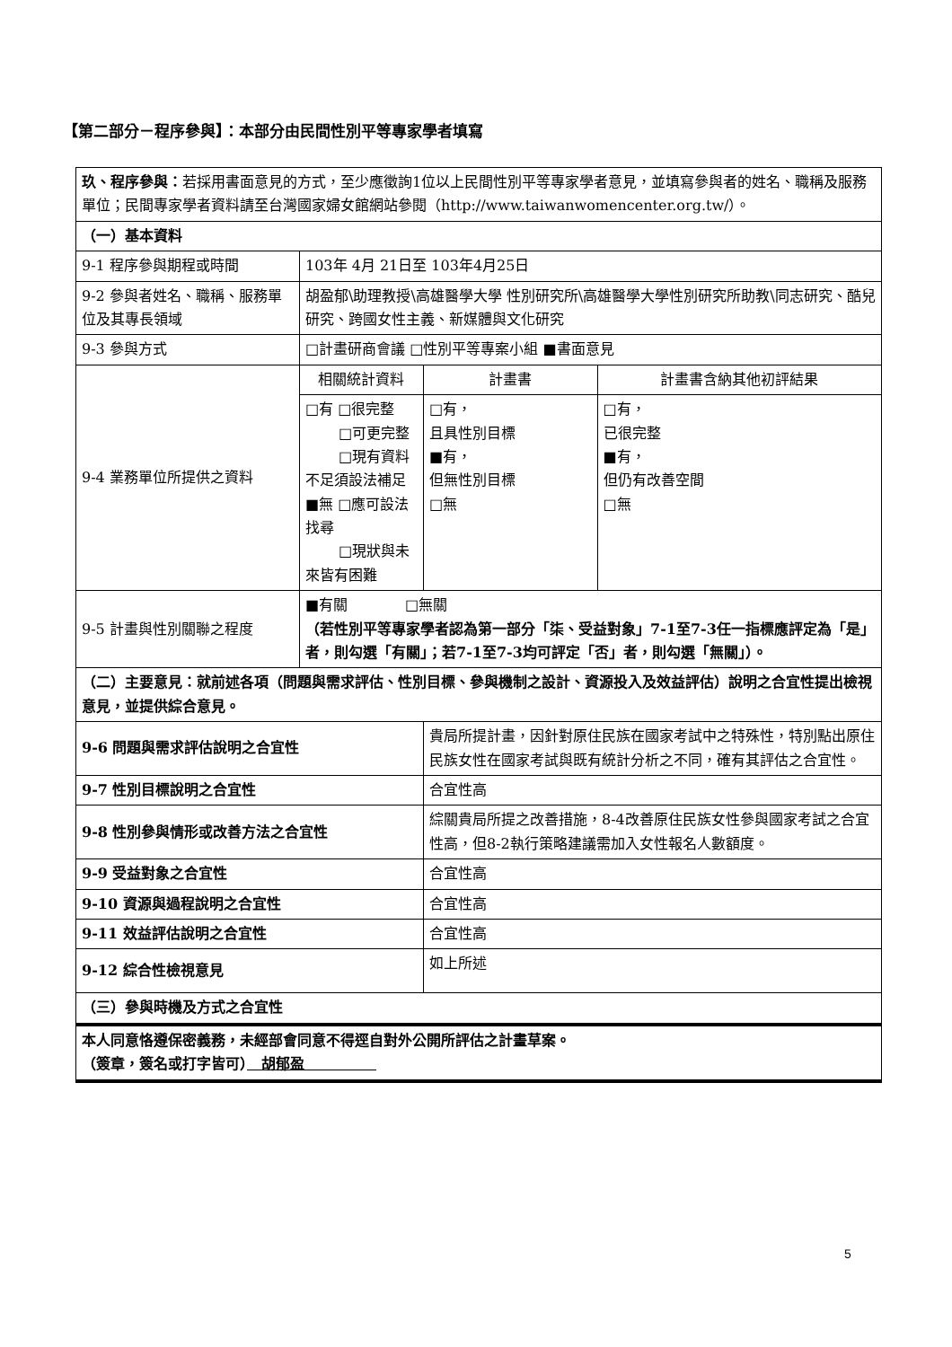【第二部分－程序參與】：本部分由民間性別平等專家學者填寫
| 玖、程序參與： 若採用書面意見的方式，至少應徵詢1位以上民間性別平等專家學者意見，並填寫參與者的姓名、職稱及服務單位；民間專家學者資料請至台灣國家婦女館網站參閱（http://www.taiwanwomencenter.org.tw/）。 | | | |
| （一）基本資料 | | | |
| 9-1 程序參與期程或時間 | 103年 4月 21日至 103年4月25日 | | |
| 9-2 參與者姓名、職稱、服務單位及其專長領域 | 胡盈郁\助理教授\高雄醫學大學 性別研究所\高雄醫學大學性別研究所助教\同志研究、酷兒研究、跨國女性主義、新媒體與文化研究 | | |
| 9-3 參與方式 | □計畫研商會議 □性別平等專案小組 ■書面意見 | | |
| 9-4 業務單位所提供之資料 | 相關統計資料 | 計畫書 | 計畫書含納其他初評結果 |
| | □有 □很完整 □可更完整 □現有資料不足須設法補足 ■無 □應可設法找尋 □現狀與未來皆有困難 | □有， 且具性別目標 ■有， 但無性別目標 □無 | □有， 已很完整 ■有， 但仍有改善空間 □無 |
| 9-5 計畫與性別關聯之程度 | ■有關 □無關 （若性別平等專家學者認為第一部分「柒、受益對象」7-1至7-3任一指標應評定為「是」者，則勾選「有關」；若7-1至7-3均可評定「否」者，則勾選「無關」）。 | | |
| （二）主要意見：就前述各項（問題與需求評估、性別目標、參與機制之設計、資源投入及效益評估）說明之合宜性提出檢視意見，並提供綜合意見。 | | | |
| 9-6 問題與需求評估說明之合宜性 | | 貴局所提計畫，因針對原住民族在國家考試中之特殊性，特別點出原住民族女性在國家考試與既有統計分析之不同，確有其評估之合宜性。 | |
| 9-7 性別目標說明之合宜性 | | 合宜性高 | |
| 9-8 性別參與情形或改善方法之合宜性 | | 綜關貴局所提之改善措施，8-4改善原住民族女性參與國家考試之合宜性高，但8-2執行策略建議需加入女性報名人數額度。 | |
| 9-9 受益對象之合宜性 | | 合宜性高 | |
| 9-10 資源與過程說明之合宜性 | | 合宜性高 | |
| 9-11 效益評估說明之合宜性 | | 合宜性高 | |
| 9-12 綜合性檢視意見 | | 如上所述 | |
| （三）參與時機及方式之合宜性 | | | |
| 本人同意恪遵保密義務，未經部會同意不得逕自對外公開所評估之計畫草案。 （簽章，簽名或打字皆可） 胡郁盈 | | | |
5